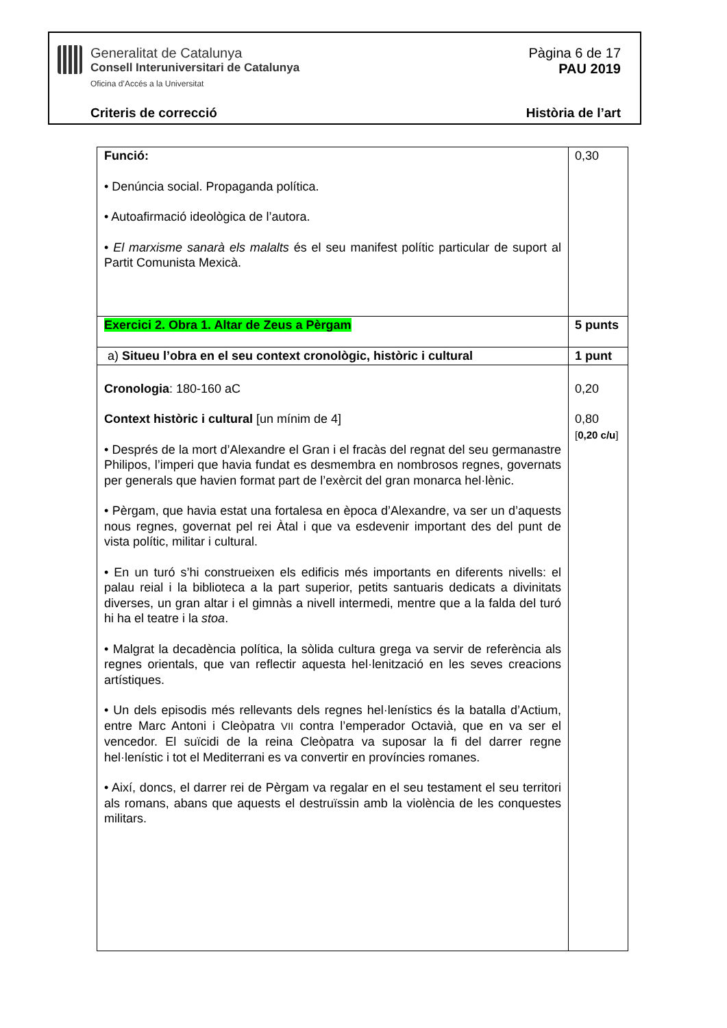Generalitat de Catalunya
Consell Interuniversitari de Catalunya
Oficina d’Accés a la Universitat
Pàgina 6 de 17
PAU 2019
Criteris de correcció Història de l’art
| Funció: • Denúncia social. Propaganda política. • Autoafirmació ideològica de l’autora. • El marxisme sanarà els malalts és el seu manifest polític particular de suport al Partit Comunista Mexicà. | 0,30 |
| Exercici 2. Obra 1. Altar de Zeus a Pèrgam | 5 punts |
| a) Situeu l’obra en el seu context cronològic, històric i cultural | 1 punt |
| Cronologia : 180-160 aC Context històric i cultural [un mínim de 4] • Després de la mort d’Alexandre el Gran i el fracàs del regnat del seu germanastre Philipos, l’imperi que havia fundat es desmembra en nombrosos regnes, governats per generals que havien format part de l’exèrcit del gran monarca hel·lènic. • Pèrgam, que havia estat una fortalesa en època d’Alexandre, va ser un d’aquests nous regnes, governat pel rei Àtal i que va esdevenir important des del punt de vista polític, militar i cultural. • En un turó s’hi construeixen els edificis més importants en diferents nivells: el palau reial i la biblioteca a la part superior, petits santuaris dedicats a divinitats diverses, un gran altar i el gimnàs a nivell intermedi, mentre que a la falda del turó hi ha el teatre i la stoa . • Malgrat la decadència política, la sòlida cultura grega va servir de referència als regnes orientals, que van reflectir aquesta hel·lenització en les seves creacions artístiques. • Un dels episodis més rellevants dels regnes hel·lenístics és la batalla d’Actium, entre Marc Antoni i Cleòpatra VII contra l’emperador Octavià, que en va ser el vencedor. El suïcidi de la reina Cleòpatra va suposar la fi del darrer regne hel·lenístic i tot el Mediterrani es va convertir en províncies romanes. • Així, doncs, el darrer rei de Pèrgam va regalar en el seu testament el seu territori als romans, abans que aquests el destruïssin amb la violència de les conquestes militars. | 0,20 0,80 [ 0,20 c/u ] |